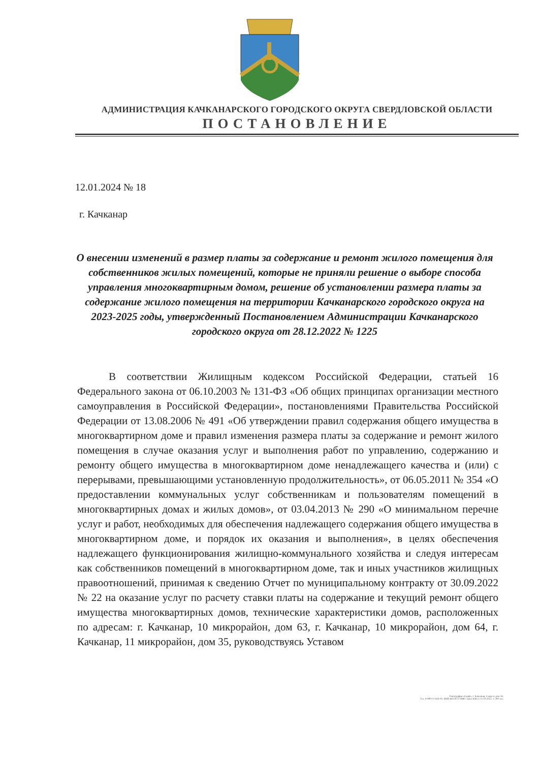АДМИНИСТРАЦИЯ КАЧКАНАРСКОГО ГОРОДСКОГО ОКРУГА СВЕРДЛОВСКОЙ ОБЛАСТИ
ПОСТАНОВЛЕНИЕ
12.01.2024 № 18
г. Качканар
О внесении изменений в размер платы за содержание и ремонт жилого помещения для собственников жилых помещений, которые не приняли решение о выборе способа управления многоквартирным домом, решение об установлении размера платы за содержание жилого помещения на территории Качканарского городского округа на 2023-2025 годы, утвержденный Постановлением Администрации Качканарского городского округа от 28.12.2022 № 1225
В соответствии Жилищным кодексом Российской Федерации, статьей 16 Федерального закона от 06.10.2003 № 131-ФЗ «Об общих принципах организации местного самоуправления в Российской Федерации», постановлениями Правительства Российской Федерации от 13.08.2006 № 491 «Об утверждении правил содержания общего имущества в многоквартирном доме и правил изменения размера платы за содержание и ремонт жилого помещения в случае оказания услуг и выполнения работ по управлению, содержанию и ремонту общего имущества в многоквартирном доме ненадлежащего качества и (или) с перерывами, превышающими установленную продолжительность», от 06.05.2011 № 354 «О предоставлении коммунальных услуг собственникам и пользователям помещений в многоквартирных домах и жилых домов», от 03.04.2013 № 290 «О минимальном перечне услуг и работ, необходимых для обеспечения надлежащего содержания общего имущества в многоквартирном доме, и порядок их оказания и выполнения», в целях обеспечения надлежащего функционирования жилищно-коммунального хозяйства и следуя интересам как собственников помещений в многоквартирном доме, так и иных участников жилищных правоотношений, принимая к сведению Отчет по муниципальному контракту от 30.09.2022 № 22 на оказание услуг по расчету ставки платы на содержание и текущий ремонт общего имущества многоквартирных домов, технические характеристики домов, расположенных по адресам: г. Качканар, 10 микрорайон, дом 63, г. Качканар, 10 микрорайон, дом 64, г. Качканар, 11 микрорайон, дом 35, руководствуясь Уставом
Типография «Скиф», г. Качканар, 4 мкр-н, дом 58.
Тел. 8-900-21-618-91. ИНН 661507273880. Заказ 648 от 11.10.2022. т. 300 экз.